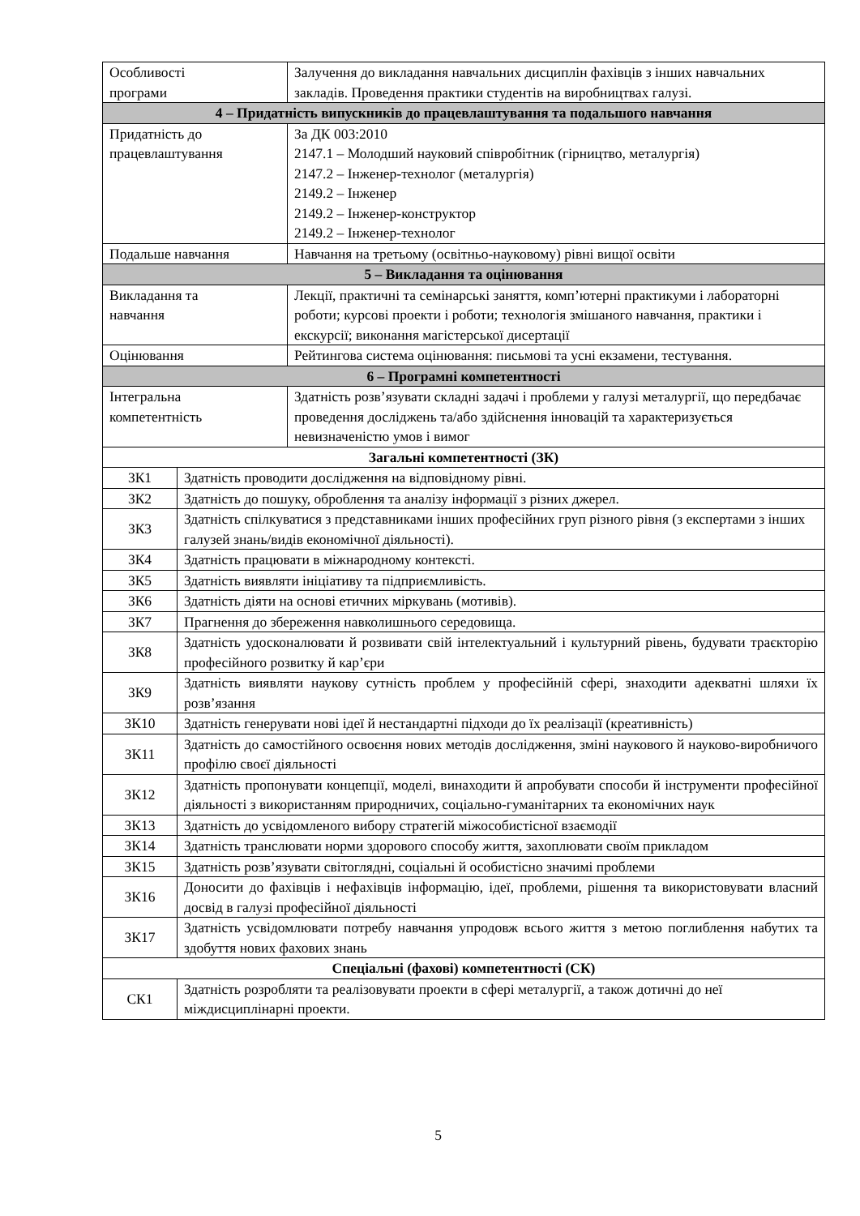| Особливості програми | | Залучення до викладання навчальних дисциплін фахівців з інших навчальних закладів. Проведення практики студентів на виробництвах галузі. |
| 4 – Придатність випускників до працевлаштування та подальшого навчання | | |
| Придатність до працевлаштування | | За ДК 003:2010 2147.1 – Молодший науковий співробітник (гірництво, металургія) 2147.2 – Інженер-технолог (металургія) 2149.2 – Інженер 2149.2 – Інженер-конструктор 2149.2 – Інженер-технолог |
| Подальше навчання | | Навчання на третьому (освітньо-науковому) рівні вищої освіти |
| 5 – Викладання та оцінювання | | |
| Викладання та навчання | | Лекції, практичні та семінарські заняття, комп’ютерні практикуми і лабораторні роботи; курсові проекти і роботи; технологія змішаного навчання, практики і екскурсії; виконання магістерської дисертації |
| Оцінювання | | Рейтингова система оцінювання: письмові та усні екзамени, тестування. |
| 6 – Програмні компетентності | | |
| Інтегральна компетентність | | Здатність розв’язувати складні задачі і проблеми у галузі металургії, що передбачає проведення досліджень та/або здійснення інновацій та характеризується невизначеністю умов і вимог |
| Загальні компетентності (ЗК) | | |
| ЗК1 | Здатність проводити дослідження на відповідному рівні. | |
| ЗК2 | Здатність до пошуку, оброблення та аналізу інформації з різних джерел. | |
| ЗК3 | Здатність спілкуватися з представниками інших професійних груп різного рівня (з експертами з інших галузей знань/видів економічної діяльності). | |
| ЗК4 | Здатність працювати в міжнародному контексті. | |
| ЗК5 | Здатність виявляти ініціативу та підприємливість. | |
| ЗК6 | Здатність діяти на основі етичних міркувань (мотивів). | |
| ЗК7 | Прагнення до збереження навколишнього середовища. | |
| ЗК8 | Здатність удосконалювати й розвивати свій інтелектуальний і культурний рівень, будувати траєкторію професійного розвитку й кар’єри | |
| ЗК9 | Здатність виявляти наукову сутність проблем у професійній сфері, знаходити адекватні шляхи їх розв’язання | |
| ЗК10 | Здатність генерувати нові ідеї й нестандартні підходи до їх реалізації (креативність) | |
| ЗК11 | Здатність до самостійного освоєння нових методів дослідження, зміні наукового й науково-виробничого профілю своєї діяльності | |
| ЗК12 | Здатність пропонувати концепції, моделі, винаходити й апробувати способи й інструменти професійної діяльності з використанням природничих, соціально-гуманітарних та економічних наук | |
| ЗК13 | Здатність до усвідомленого вибору стратегій міжособистісної взаємодії | |
| ЗК14 | Здатність транслювати норми здорового способу життя, захоплювати своїм прикладом | |
| ЗК15 | Здатність розв’язувати світоглядні, соціальні й особистісно значимі проблеми | |
| ЗК16 | Доносити до фахівців і нефахівців інформацію, ідеї, проблеми, рішення та використовувати власний досвід в галузі професійної діяльності | |
| ЗК17 | Здатність усвідомлювати потребу навчання упродовж всього життя з метою поглиблення набутих та здобуття нових фахових знань | |
| Спеціальні (фахові) компетентності (СК) | | |
| СК1 | Здатність розробляти та реалізовувати проекти в сфері металургії, а також дотичні до неї міждисциплінарні проекти. | |
5